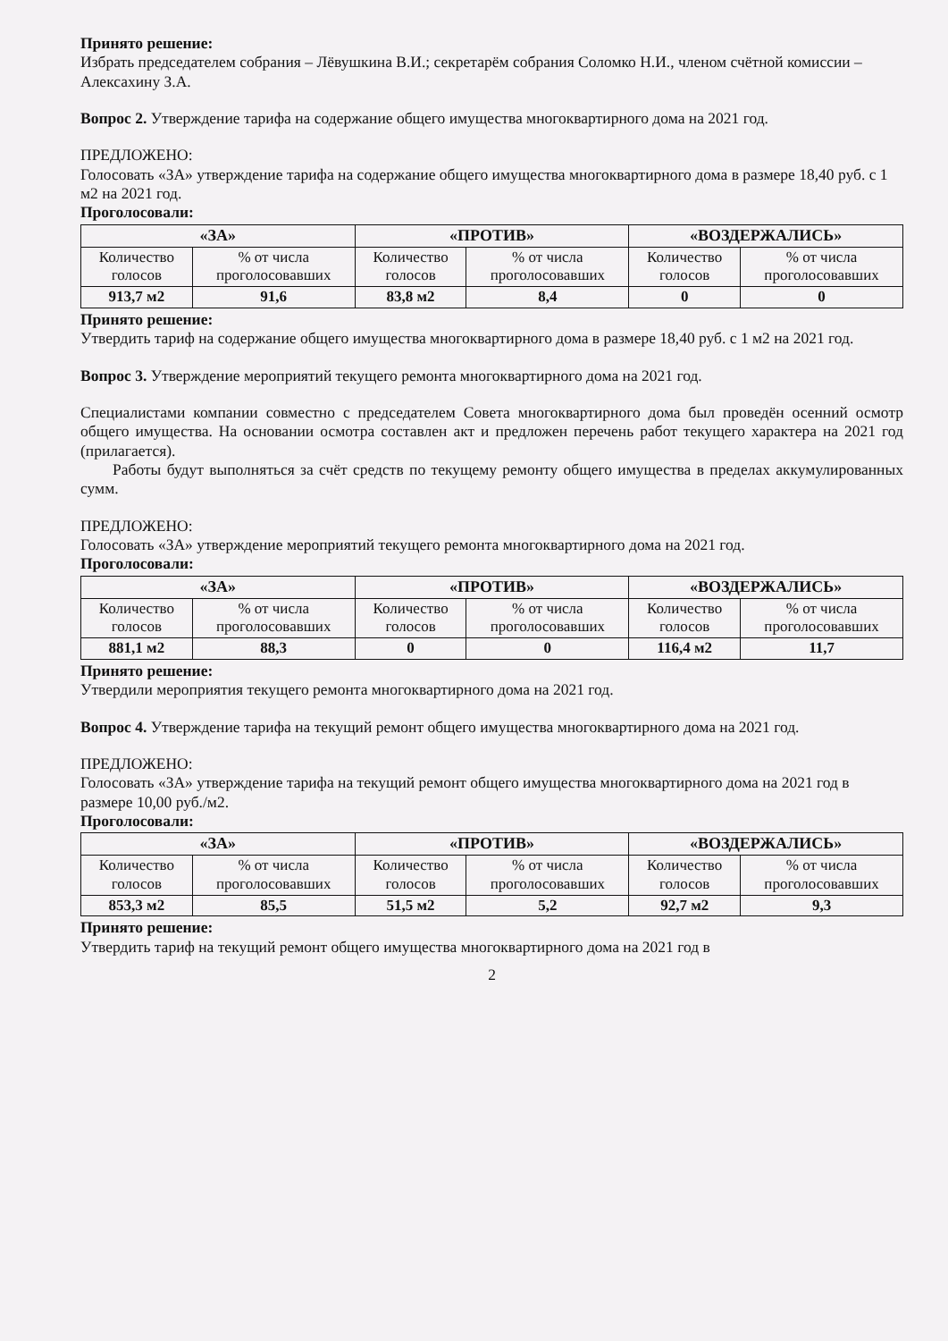Принято решение:
Избрать председателем собрания – Лёвушкина В.И.; секретарём собрания Соломко Н.И., членом счётной комиссии – Алексахину З.А.
Вопрос 2. Утверждение тарифа на содержание общего имущества многоквартирного дома на 2021 год.
ПРЕДЛОЖЕНО:
Голосовать «ЗА» утверждение тарифа на содержание общего имущества многоквартирного дома в размере 18,40 руб. с 1 м2 на 2021 год.
Проголосовали:
| «ЗА» | | «ПРОТИВ» | | «ВОЗДЕРЖАЛИСЬ» | |
| --- | --- | --- | --- | --- | --- |
| Количество голосов | % от числа проголосовавших | Количество голосов | % от числа проголосовавших | Количество голосов | % от числа проголосовавших |
| 913,7 м2 | 91,6 | 83,8 м2 | 8,4 | 0 | 0 |
Принято решение:
Утвердить тариф на содержание общего имущества многоквартирного дома в размере 18,40 руб. с 1 м2 на 2021 год.
Вопрос 3. Утверждение мероприятий текущего ремонта многоквартирного дома на 2021 год.
Специалистами компании совместно с председателем Совета многоквартирного дома был проведён осенний осмотр общего имущества. На основании осмотра составлен акт и предложен перечень работ текущего характера на 2021 год (прилагается).
Работы будут выполняться за счёт средств по текущему ремонту общего имущества в пределах аккумулированных сумм.
ПРЕДЛОЖЕНО:
Голосовать «ЗА» утверждение мероприятий текущего ремонта многоквартирного дома на 2021 год.
Проголосовали:
| «ЗА» | | «ПРОТИВ» | | «ВОЗДЕРЖАЛИСЬ» | |
| --- | --- | --- | --- | --- | --- |
| Количество голосов | % от числа проголосовавших | Количество голосов | % от числа проголосовавших | Количество голосов | % от числа проголосовавших |
| 881,1 м2 | 88,3 | 0 | 0 | 116,4 м2 | 11,7 |
Принято решение:
Утвердили мероприятия текущего ремонта многоквартирного дома на 2021 год.
Вопрос 4. Утверждение тарифа на текущий ремонт общего имущества многоквартирного дома на 2021 год.
ПРЕДЛОЖЕНО:
Голосовать «ЗА» утверждение тарифа на текущий ремонт общего имущества многоквартирного дома на 2021 год в размере 10,00 руб./м2.
Проголосовали:
| «ЗА» | | «ПРОТИВ» | | «ВОЗДЕРЖАЛИСЬ» | |
| --- | --- | --- | --- | --- | --- |
| Количество голосов | % от числа проголосовавших | Количество голосов | % от числа проголосовавших | Количество голосов | % от числа проголосовавших |
| 853,3 м2 | 85,5 | 51,5 м2 | 5,2 | 92,7 м2 | 9,3 |
Принято решение:
Утвердить тариф на текущий ремонт общего имущества многоквартирного дома на 2021 год в
2